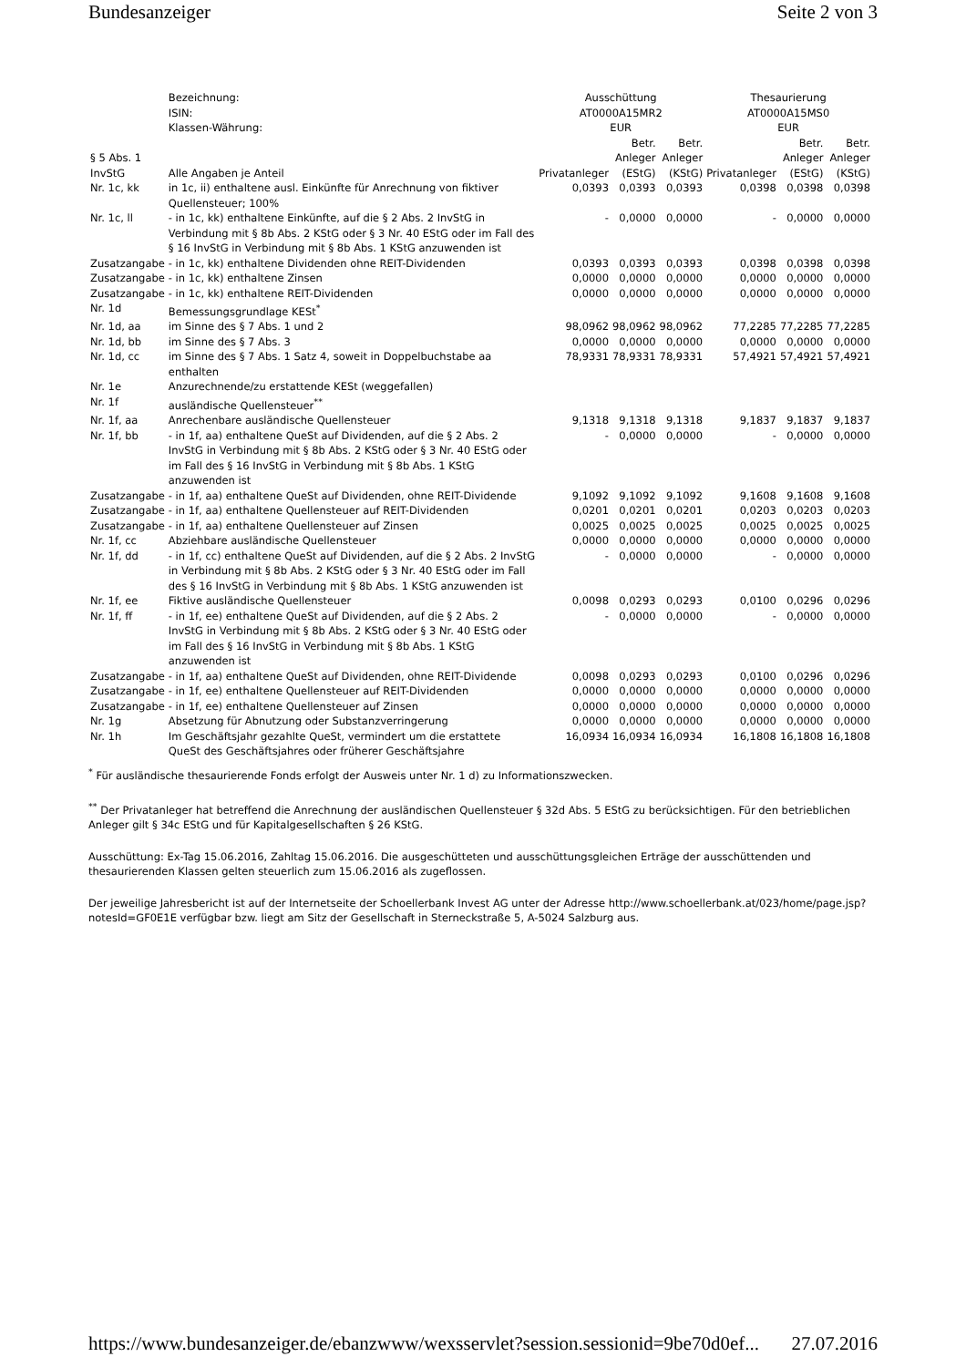Bundesanzeiger Seite 2 von 3
| | Bezeichnung: ISIN: Klassen-Währung: | Ausschüttung AT0000A15MR2 EUR | | | Thesaurierung AT0000A15MS0 EUR | | |
| § 5 Abs. 1 InvStG | Alle Angaben je Anteil | Privatanleger | Betr. Anleger (EStG) | Betr. Anleger (KStG) | Privatanleger | Betr. Anleger (EStG) | Betr. Anleger (KStG) |
| Nr. 1c, kk | in 1c, ii) enthaltene ausl. Einkünfte für Anrechnung von fiktiver Quellensteuer; 100% | 0,0393 | 0,0393 | 0,0393 | 0,0398 | 0,0398 | 0,0398 |
| Nr. 1c, ll | - in 1c, kk) enthaltene Einkünfte, auf die § 2 Abs. 2 InvStG in Verbindung mit § 8b Abs. 2 KStG oder § 3 Nr. 40 EStG oder im Fall des § 16 InvStG in Verbindung mit § 8b Abs. 1 KStG anzuwenden ist | - | 0,0000 | 0,0000 | - | 0,0000 | 0,0000 |
| Zusatzangabe | - in 1c, kk) enthaltene Dividenden ohne REIT-Dividenden | 0,0393 | 0,0393 | 0,0393 | 0,0398 | 0,0398 | 0,0398 |
| Zusatzangabe | - in 1c, kk) enthaltene Zinsen | 0,0000 | 0,0000 | 0,0000 | 0,0000 | 0,0000 | 0,0000 |
| Zusatzangabe | - in 1c, kk) enthaltene REIT-Dividenden | 0,0000 | 0,0000 | 0,0000 | 0,0000 | 0,0000 | 0,0000 |
| Nr. 1d | Bemessungsgrundlage KESt<sup>*</sup> | | | | | | |
| Nr. 1d, aa | im Sinne des § 7 Abs. 1 und 2 | 98,0962 | 98,0962 | 98,0962 | 77,2285 | 77,2285 | 77,2285 |
| Nr. 1d, bb | im Sinne des § 7 Abs. 3 | 0,0000 | 0,0000 | 0,0000 | 0,0000 | 0,0000 | 0,0000 |
| Nr. 1d, cc | im Sinne des § 7 Abs. 1 Satz 4, soweit in Doppelbuchstabe aa enthalten | 78,9331 | 78,9331 | 78,9331 | 57,4921 | 57,4921 | 57,4921 |
| Nr. 1e | Anzurechnende/zu erstattende KESt (weggefallen) | | | | | | |
| Nr. 1f | ausländische Quellensteuer<sup>**</sup> | | | | | | |
| Nr. 1f, aa | Anrechenbare ausländische Quellensteuer | 9,1318 | 9,1318 | 9,1318 | 9,1837 | 9,1837 | 9,1837 |
| Nr. 1f, bb | - in 1f, aa) enthaltene QueSt auf Dividenden, auf die § 2 Abs. 2 InvStG in Verbindung mit § 8b Abs. 2 KStG oder § 3 Nr. 40 EStG oder im Fall des § 16 InvStG in Verbindung mit § 8b Abs. 1 KStG anzuwenden ist | - | 0,0000 | 0,0000 | - | 0,0000 | 0,0000 |
| Zusatzangabe | - in 1f, aa) enthaltene QueSt auf Dividenden, ohne REIT-Dividende | 9,1092 | 9,1092 | 9,1092 | 9,1608 | 9,1608 | 9,1608 |
| Zusatzangabe | - in 1f, aa) enthaltene Quellensteuer auf REIT-Dividenden | 0,0201 | 0,0201 | 0,0201 | 0,0203 | 0,0203 | 0,0203 |
| Zusatzangabe | - in 1f, aa) enthaltene Quellensteuer auf Zinsen | 0,0025 | 0,0025 | 0,0025 | 0,0025 | 0,0025 | 0,0025 |
| Nr. 1f, cc | Abziehbare ausländische Quellensteuer | 0,0000 | 0,0000 | 0,0000 | 0,0000 | 0,0000 | 0,0000 |
| Nr. 1f, dd | - in 1f, cc) enthaltene QueSt auf Dividenden, auf die § 2 Abs. 2 InvStG in Verbindung mit § 8b Abs. 2 KStG oder § 3 Nr. 40 EStG oder im Fall des § 16 InvStG in Verbindung mit § 8b Abs. 1 KStG anzuwenden ist | - | 0,0000 | 0,0000 | - | 0,0000 | 0,0000 |
| Nr. 1f, ee | Fiktive ausländische Quellensteuer | 0,0098 | 0,0293 | 0,0293 | 0,0100 | 0,0296 | 0,0296 |
| Nr. 1f, ff | - in 1f, ee) enthaltene QueSt auf Dividenden, auf die § 2 Abs. 2 InvStG in Verbindung mit § 8b Abs. 2 KStG oder § 3 Nr. 40 EStG oder im Fall des § 16 InvStG in Verbindung mit § 8b Abs. 1 KStG anzuwenden ist | - | 0,0000 | 0,0000 | - | 0,0000 | 0,0000 |
| Zusatzangabe | - in 1f, aa) enthaltene QueSt auf Dividenden, ohne REIT-Dividende | 0,0098 | 0,0293 | 0,0293 | 0,0100 | 0,0296 | 0,0296 |
| Zusatzangabe | - in 1f, ee) enthaltene Quellensteuer auf REIT-Dividenden | 0,0000 | 0,0000 | 0,0000 | 0,0000 | 0,0000 | 0,0000 |
| Zusatzangabe | - in 1f, ee) enthaltene Quellensteuer auf Zinsen | 0,0000 | 0,0000 | 0,0000 | 0,0000 | 0,0000 | 0,0000 |
| Nr. 1g | Absetzung für Abnutzung oder Substanzverringerung | 0,0000 | 0,0000 | 0,0000 | 0,0000 | 0,0000 | 0,0000 |
| Nr. 1h | Im Geschäftsjahr gezahlte QueSt, vermindert um die erstattete QueSt des Geschäftsjahres oder früherer Geschäftsjahre | 16,0934 | 16,0934 | 16,0934 | 16,1808 | 16,1808 | 16,1808 |
<sup>*</sup> Für ausländische thesaurierende Fonds erfolgt der Ausweis unter Nr. 1 d) zu Informationszwecken.
<sup>**</sup> Der Privatanleger hat betreffend die Anrechnung der ausländischen Quellensteuer § 32d Abs. 5 EStG zu berücksichtigen. Für den betrieblichen Anleger gilt § 34c EStG und für Kapitalgesellschaften § 26 KStG.
Ausschüttung: Ex-Tag 15.06.2016, Zahltag 15.06.2016. Die ausgeschütteten und ausschüttungsgleichen Erträge der ausschüttenden und thesaurierenden Klassen gelten steuerlich zum 15.06.2016 als zugeflossen.
Der jeweilige Jahresbericht ist auf der Internetseite der Schoellerbank Invest AG unter der Adresse http://www.schoellerbank.at/023/home/page.jsp?notesId=GF0E1E verfügbar bzw. liegt am Sitz der Gesellschaft in Sterneckstraße 5, A-5024 Salzburg aus.
https://www.bundesanzeiger.de/ebanzwww/wexsservlet?session.sessionid=9be70d0ef... 27.07.2016